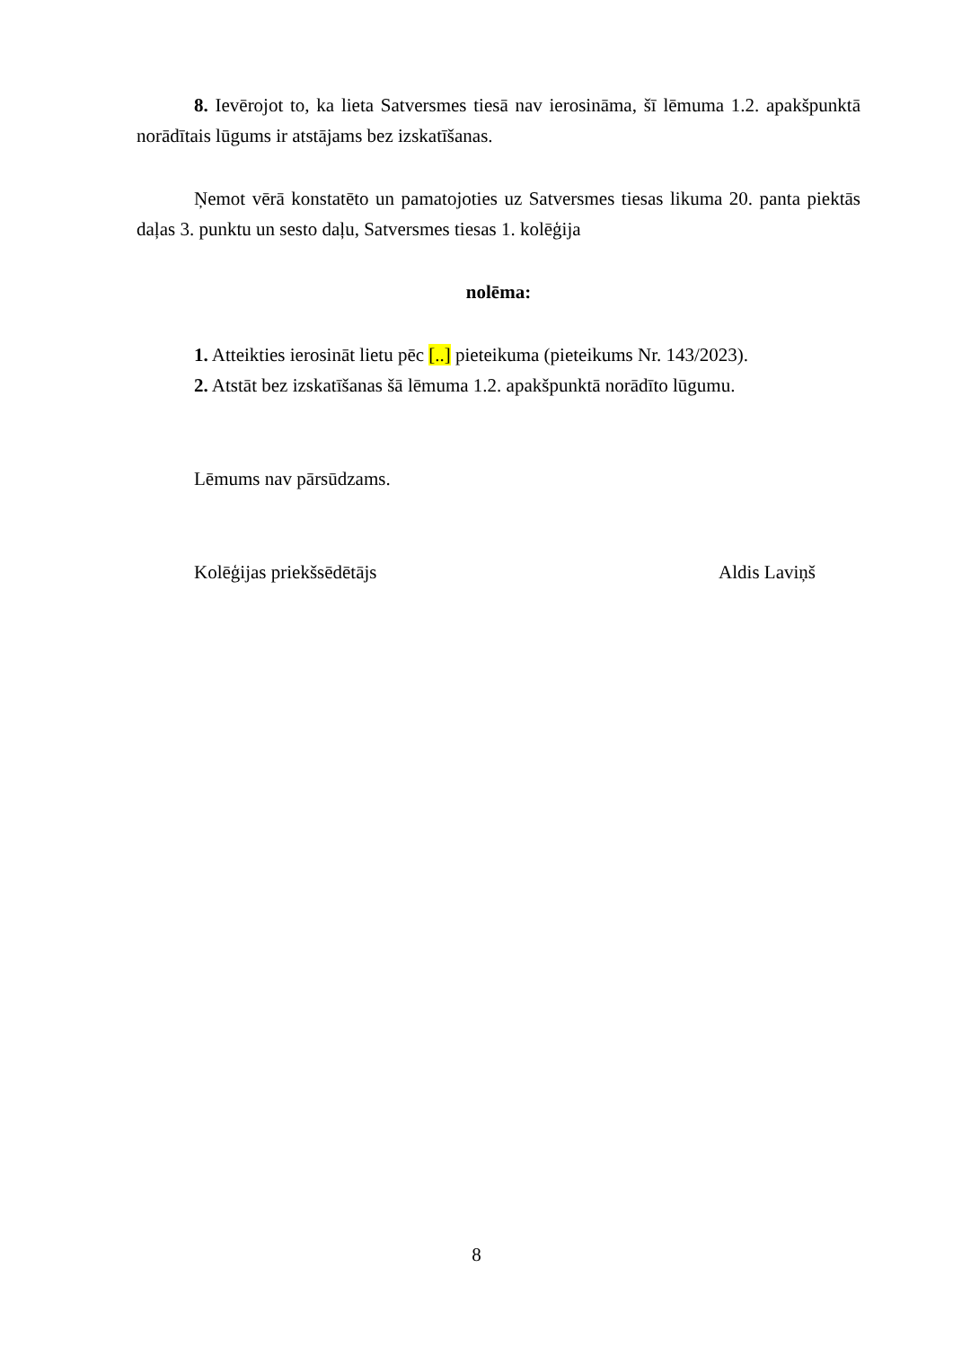8. Ievērojot to, ka lieta Satversmes tiesā nav ierosināma, šī lēmuma 1.2. apakšpunktā norādītais lūgums ir atstājams bez izskatīšanas.
Ņemot vērā konstatēto un pamatojoties uz Satversmes tiesas likuma 20. panta piektās daļas 3. punktu un sesto daļu, Satversmes tiesas 1. kolēģija
nolēma:
1. Atteikties ierosināt lietu pēc [..] pieteikuma (pieteikums Nr. 143/2023).
2. Atstāt bez izskatīšanas šā lēmuma 1.2. apakšpunktā norādīto lūgumu.
Lēmums nav pārsūdzams.
Kolēģijas priekšsēdētājs Aldis Laviņš
8